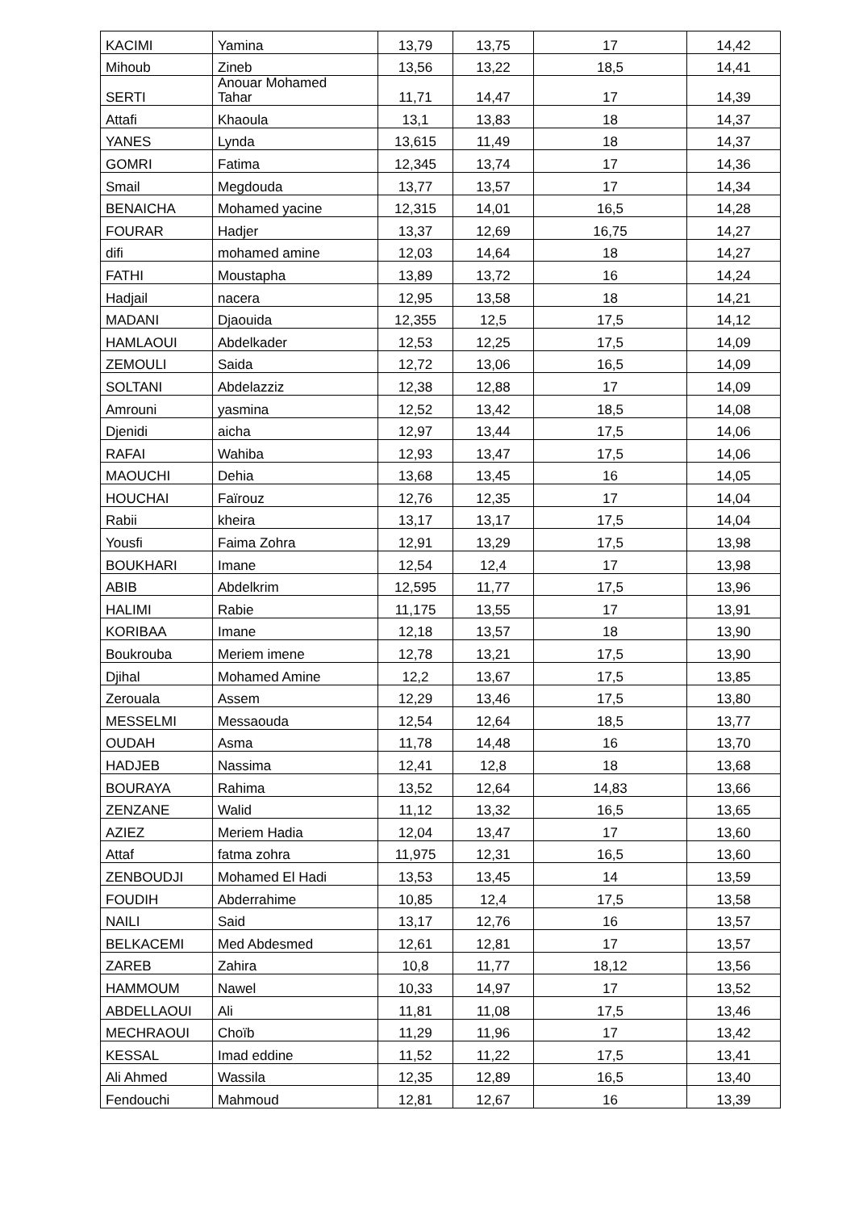| KACIMI | Yamina | 13,79 | 13,75 | 17 | 14,42 |
| Mihoub | Zineb | 13,56 | 13,22 | 18,5 | 14,41 |
| SERTI | Anouar Mohamed Tahar | 11,71 | 14,47 | 17 | 14,39 |
| Attafi | Khaoula | 13,1 | 13,83 | 18 | 14,37 |
| YANES | Lynda | 13,615 | 11,49 | 18 | 14,37 |
| GOMRI | Fatima | 12,345 | 13,74 | 17 | 14,36 |
| Smail | Megdouda | 13,77 | 13,57 | 17 | 14,34 |
| BENAICHA | Mohamed yacine | 12,315 | 14,01 | 16,5 | 14,28 |
| FOURAR | Hadjer | 13,37 | 12,69 | 16,75 | 14,27 |
| difi | mohamed amine | 12,03 | 14,64 | 18 | 14,27 |
| FATHI | Moustapha | 13,89 | 13,72 | 16 | 14,24 |
| Hadjail | nacera | 12,95 | 13,58 | 18 | 14,21 |
| MADANI | Djaouida | 12,355 | 12,5 | 17,5 | 14,12 |
| HAMLAOUI | Abdelkader | 12,53 | 12,25 | 17,5 | 14,09 |
| ZEMOULI | Saida | 12,72 | 13,06 | 16,5 | 14,09 |
| SOLTANI | Abdelazziz | 12,38 | 12,88 | 17 | 14,09 |
| Amrouni | yasmina | 12,52 | 13,42 | 18,5 | 14,08 |
| Djenidi | aicha | 12,97 | 13,44 | 17,5 | 14,06 |
| RAFAI | Wahiba | 12,93 | 13,47 | 17,5 | 14,06 |
| MAOUCHI | Dehia | 13,68 | 13,45 | 16 | 14,05 |
| HOUCHAI | Faïrouz | 12,76 | 12,35 | 17 | 14,04 |
| Rabii | kheira | 13,17 | 13,17 | 17,5 | 14,04 |
| Yousfi | Faima Zohra | 12,91 | 13,29 | 17,5 | 13,98 |
| BOUKHARI | Imane | 12,54 | 12,4 | 17 | 13,98 |
| ABIB | Abdelkrim | 12,595 | 11,77 | 17,5 | 13,96 |
| HALIMI | Rabie | 11,175 | 13,55 | 17 | 13,91 |
| KORIBAA | Imane | 12,18 | 13,57 | 18 | 13,90 |
| Boukrouba | Meriem imene | 12,78 | 13,21 | 17,5 | 13,90 |
| Djihal | Mohamed Amine | 12,2 | 13,67 | 17,5 | 13,85 |
| Zerouala | Assem | 12,29 | 13,46 | 17,5 | 13,80 |
| MESSELMI | Messaouda | 12,54 | 12,64 | 18,5 | 13,77 |
| OUDAH | Asma | 11,78 | 14,48 | 16 | 13,70 |
| HADJEB | Nassima | 12,41 | 12,8 | 18 | 13,68 |
| BOURAYA | Rahima | 13,52 | 12,64 | 14,83 | 13,66 |
| ZENZANE | Walid | 11,12 | 13,32 | 16,5 | 13,65 |
| AZIEZ | Meriem Hadia | 12,04 | 13,47 | 17 | 13,60 |
| Attaf | fatma zohra | 11,975 | 12,31 | 16,5 | 13,60 |
| ZENBOUDJI | Mohamed El Hadi | 13,53 | 13,45 | 14 | 13,59 |
| FOUDIH | Abderrahime | 10,85 | 12,4 | 17,5 | 13,58 |
| NAILI | Said | 13,17 | 12,76 | 16 | 13,57 |
| BELKACEMI | Med Abdesmed | 12,61 | 12,81 | 17 | 13,57 |
| ZAREB | Zahira | 10,8 | 11,77 | 18,12 | 13,56 |
| HAMMOUM | Nawel | 10,33 | 14,97 | 17 | 13,52 |
| ABDELLAOUI | Ali | 11,81 | 11,08 | 17,5 | 13,46 |
| MECHRAOUI | Choïb | 11,29 | 11,96 | 17 | 13,42 |
| KESSAL | Imad eddine | 11,52 | 11,22 | 17,5 | 13,41 |
| Ali Ahmed | Wassila | 12,35 | 12,89 | 16,5 | 13,40 |
| Fendouchi | Mahmoud | 12,81 | 12,67 | 16 | 13,39 |